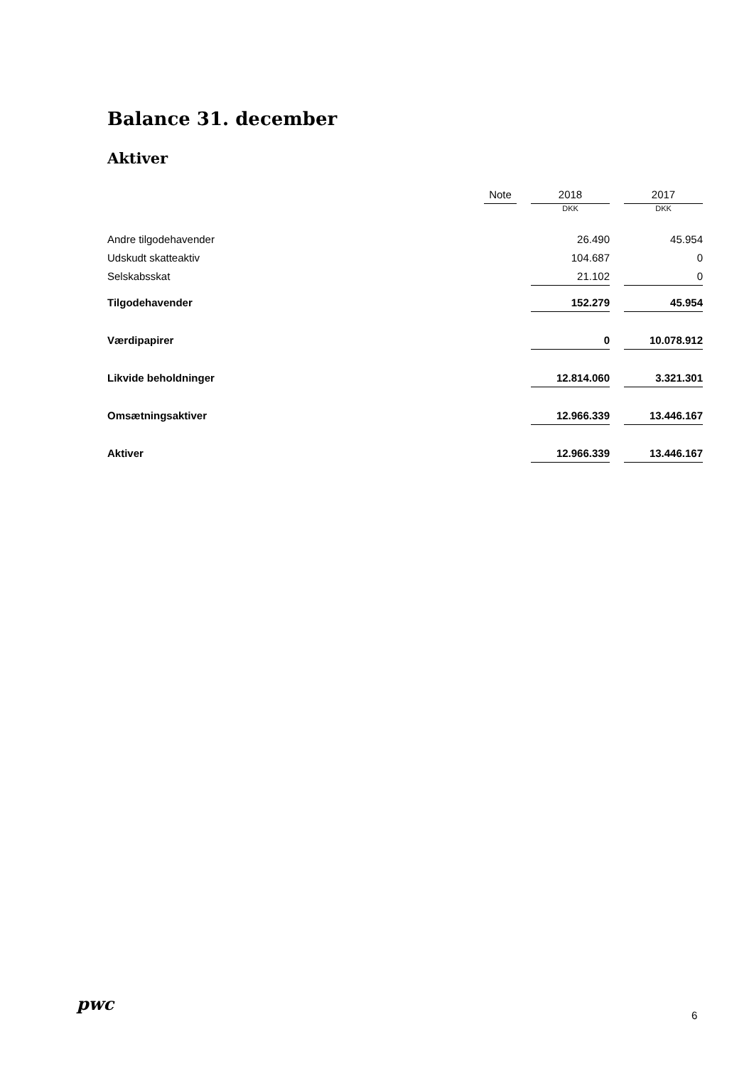Balance 31. december
Aktiver
| | Note | | 2018 | | 2017 |
| --- | --- | --- | --- | --- | --- |
| | | | DKK | | DKK |
| Andre tilgodehavender | | | 26.490 | | 45.954 |
| Udskudt skatteaktiv | | | 104.687 | | 0 |
| Selskabsskat | | | 21.102 | | 0 |
| Tilgodehavender | | | 152.279 | | 45.954 |
| Værdipapirer | | | 0 | | 10.078.912 |
| Likvide beholdninger | | | 12.814.060 | | 3.321.301 |
| Omsætningsaktiver | | | 12.966.339 | | 13.446.167 |
| Aktiver | | | 12.966.339 | | 13.446.167 |
pwc
6